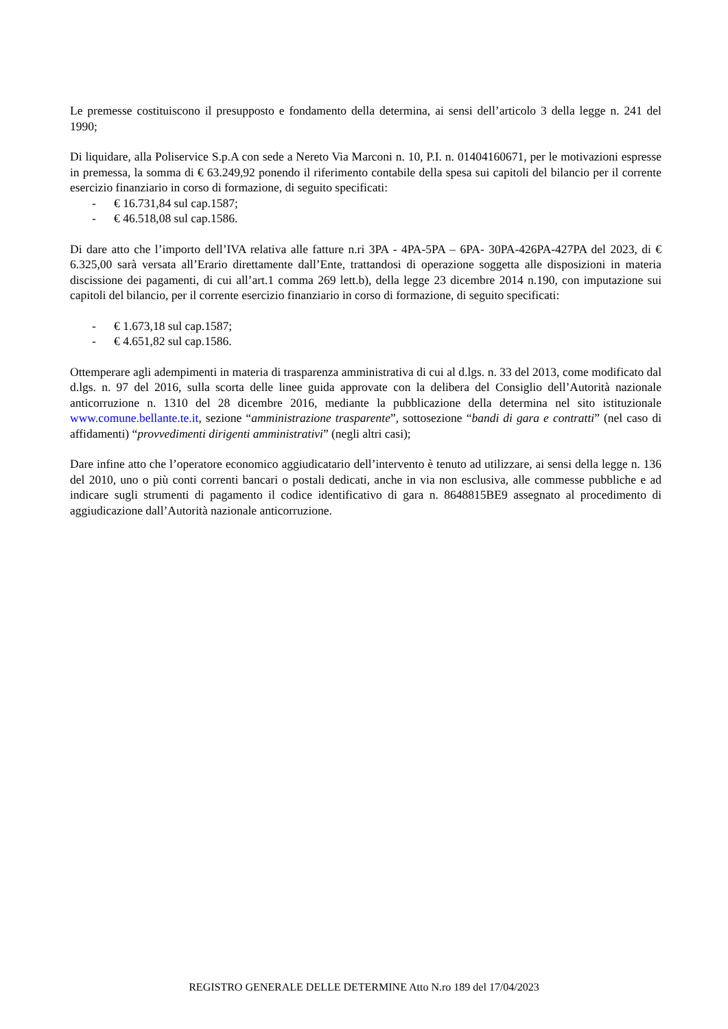Le premesse costituiscono il presupposto e fondamento della determina, ai sensi dell’articolo 3 della legge n. 241 del 1990;
Di liquidare, alla Poliservice S.p.A con sede a Nereto Via Marconi n. 10, P.I. n. 01404160671, per le motivazioni espresse in premessa, la somma di € 63.249,92 ponendo il riferimento contabile della spesa sui capitoli del bilancio per il corrente esercizio finanziario in corso di formazione, di seguito specificati:
- € 16.731,84 sul cap.1587;
- € 46.518,08 sul cap.1586.
Di dare atto che l’importo dell’IVA relativa alle fatture n.ri 3PA - 4PA-5PA – 6PA- 30PA-426PA-427PA del 2023, di € 6.325,00 sarà versata all’Erario direttamente dall’Ente, trattandosi di operazione soggetta alle disposizioni in materia discissione dei pagamenti, di cui all’art.1 comma 269 lett.b), della legge 23 dicembre 2014 n.190, con imputazione sui capitoli del bilancio, per il corrente esercizio finanziario in corso di formazione, di seguito specificati:
- € 1.673,18 sul cap.1587;
- € 4.651,82 sul cap.1586.
Ottemperare agli adempimenti in materia di trasparenza amministrativa di cui al d.lgs. n. 33 del 2013, come modificato dal d.lgs. n. 97 del 2016, sulla scorta delle linee guida approvate con la delibera del Consiglio dell’Autorità nazionale anticorruzione n. 1310 del 28 dicembre 2016, mediante la pubblicazione della determina nel sito istituzionale www.comune.bellante.te.it, sezione “amministrazione trasparente”, sottosezione “bandi di gara e contratti” (nel caso di affidamenti) “provvedimenti dirigenti amministrativi” (negli altri casi);
Dare infine atto che l’operatore economico aggiudicatario dell’intervento è tenuto ad utilizzare, ai sensi della legge n. 136 del 2010, uno o più conti correnti bancari o postali dedicati, anche in via non esclusiva, alle commesse pubbliche e ad indicare sugli strumenti di pagamento il codice identificativo di gara n. 8648815BE9 assegnato al procedimento di aggiudicazione dall’Autorità nazionale anticorruzione.
REGISTRO GENERALE DELLE DETERMINE Atto N.ro 189 del 17/04/2023